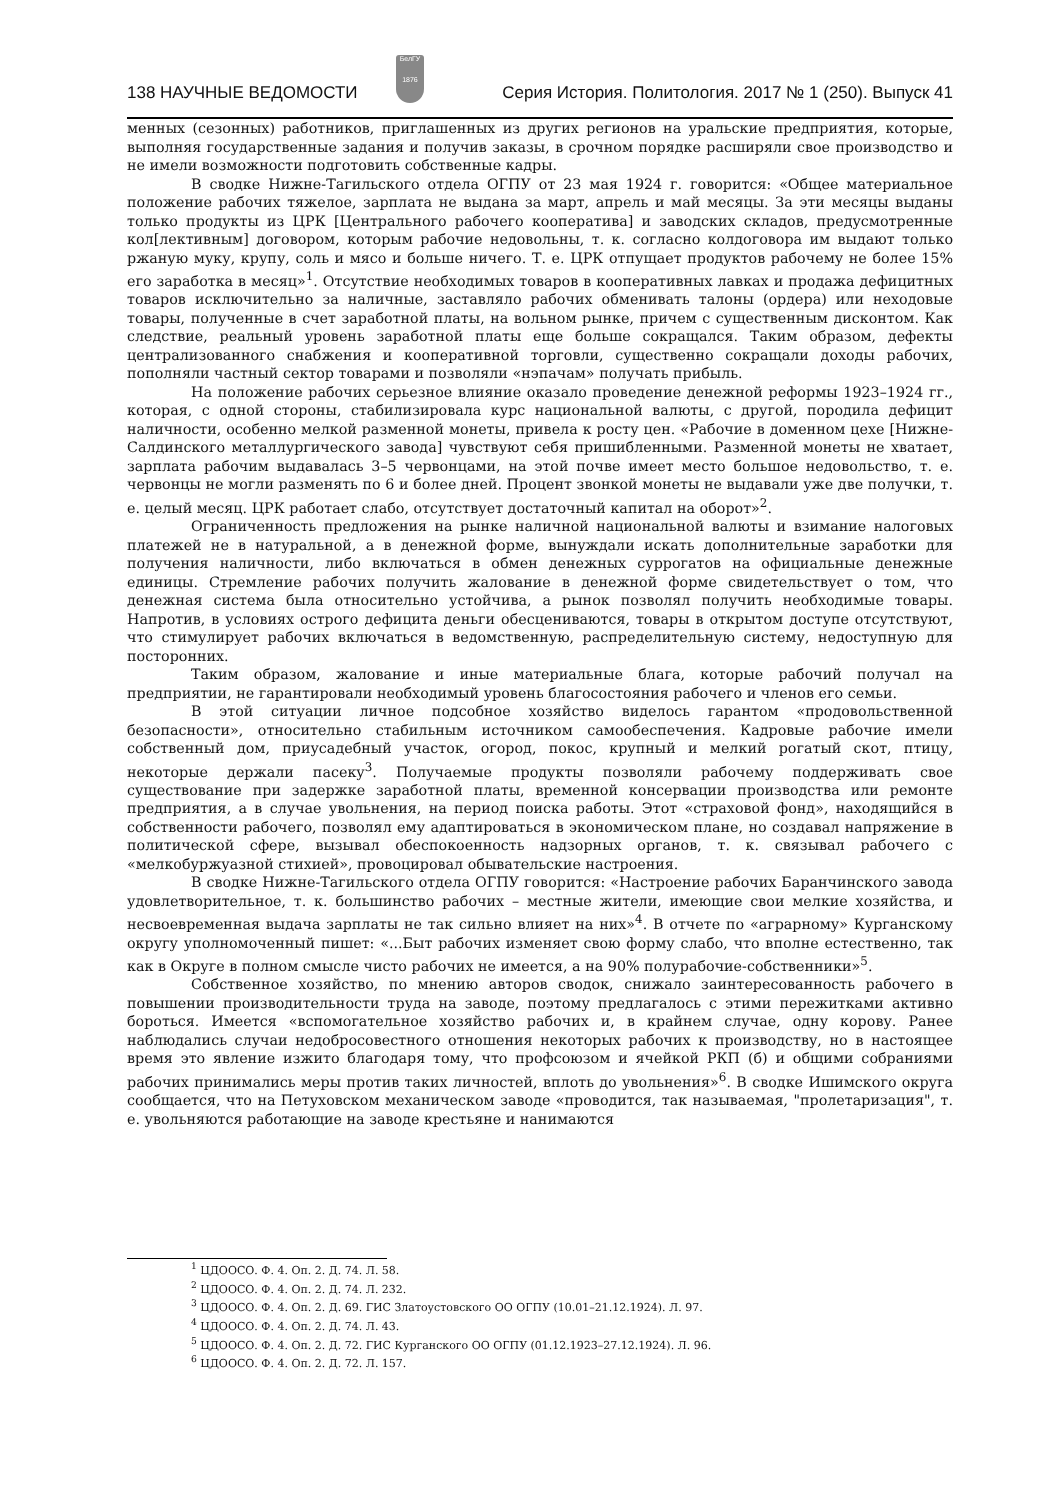138 НАУЧНЫЕ ВЕДОМОСТИ
БелГУ
1876
Серия История. Политология. 2017 № 1 (250). Выпуск 41
менных (сезонных) работников, приглашенных из других регионов на уральские предприятия, которые, выполняя государственные задания и получив заказы, в срочном порядке расширяли свое производство и не имели возможности подготовить собственные кадры.
В сводке Нижне-Тагильского отдела ОГПУ от 23 мая 1924 г. говорится: «Общее материальное положение рабочих тяжелое, зарплата не выдана за март, апрель и май месяцы. За эти месяцы выданы только продукты из ЦРК [Центрального рабочего кооператива] и заводских складов, предусмотренные кол[лективным] договором, которым рабочие недовольны, т. к. согласно колдоговора им выдают только ржаную муку, крупу, соль и мясо и больше ничего. Т. е. ЦРК отпущает продуктов рабочему не более 15% его заработка в месяц»<sup>1</sup>. Отсутствие необходимых товаров в кооперативных лавках и продажа дефицитных товаров исключительно за наличные, заставляло рабочих обменивать талоны (ордера) или неходовые товары, полученные в счет заработной платы, на вольном рынке, причем с существенным дисконтом. Как следствие, реальный уровень заработной платы еще больше сокращался. Таким образом, дефекты централизованного снабжения и кооперативной торговли, существенно сокращали доходы рабочих, пополняли частный сектор товарами и позволяли «нэпачам» получать прибыль.
На положение рабочих серьезное влияние оказало проведение денежной реформы 1923–1924 гг., которая, с одной стороны, стабилизировала курс национальной валюты, с другой, породила дефицит наличности, особенно мелкой разменной монеты, привела к росту цен. «Рабочие в доменном цехе [Нижне-Салдинского металлургического завода] чувствуют себя пришибленными. Разменной монеты не хватает, зарплата рабочим выдавалась 3–5 червонцами, на этой почве имеет место большое недовольство, т. е. червонцы не могли разменять по 6 и более дней. Процент звонкой монеты не выдавали уже две получки, т. е. целый месяц. ЦРК работает слабо, отсутствует достаточный капитал на оборот»<sup>2</sup>.
Ограниченность предложения на рынке наличной национальной валюты и взимание налоговых платежей не в натуральной, а в денежной форме, вынуждали искать дополнительные заработки для получения наличности, либо включаться в обмен денежных суррогатов на официальные денежные единицы. Стремление рабочих получить жалование в денежной форме свидетельствует о том, что денежная система была относительно устойчива, а рынок позволял получить необходимые товары. Напротив, в условиях острого дефицита деньги обесцениваются, товары в открытом доступе отсутствуют, что стимулирует рабочих включаться в ведомственную, распределительную систему, недоступную для посторонних.
Таким образом, жалование и иные материальные блага, которые рабочий получал на предприятии, не гарантировали необходимый уровень благосостояния рабочего и членов его семьи.
В этой ситуации личное подсобное хозяйство виделось гарантом «продовольственной безопасности», относительно стабильным источником самообеспечения. Кадровые рабочие имели собственный дом, приусадебный участок, огород, покос, крупный и мелкий рогатый скот, птицу, некоторые держали пасеку<sup>3</sup>. Получаемые продукты позволяли рабочему поддерживать свое существование при задержке заработной платы, временной консервации производства или ремонте предприятия, а в случае увольнения, на период поиска работы. Этот «страховой фонд», находящийся в собственности рабочего, позволял ему адаптироваться в экономическом плане, но создавал напряжение в политической сфере, вызывал обеспокоенность надзорных органов, т. к. связывал рабочего с «мелкобуржуазной стихией», провоцировал обывательские настроения.
В сводке Нижне-Тагильского отдела ОГПУ говорится: «Настроение рабочих Баранчинского завода удовлетворительное, т. к. большинство рабочих – местные жители, имеющие свои мелкие хозяйства, и несвоевременная выдача зарплаты не так сильно влияет на них»<sup>4</sup>. В отчете по «аграрному» Курганскому округу уполномоченный пишет: «...Быт рабочих изменяет свою форму слабо, что вполне естественно, так как в Округе в полном смысле чисто рабочих не имеется, а на 90% полурабочие-собственники»<sup>5</sup>.
Собственное хозяйство, по мнению авторов сводок, снижало заинтересованность рабочего в повышении производительности труда на заводе, поэтому предлагалось с этими пережитками активно бороться. Имеется «вспомогательное хозяйство рабочих и, в крайнем случае, одну корову. Ранее наблюдались случаи недобросовестного отношения некоторых рабочих к производству, но в настоящее время это явление изжито благодаря тому, что профсоюзом и ячейкой РКП (б) и общими собраниями рабочих принимались меры против таких личностей, вплоть до увольнения»<sup>6</sup>. В сводке Ишимского округа сообщается, что на Петуховском механическом заводе «проводится, так называемая, "пролетаризация", т. е. увольняются работающие на заводе крестьяне и нанимаются
<sup>1</sup> ЦДООСО. Ф. 4. Оп. 2. Д. 74. Л. 58.
<sup>2</sup> ЦДООСО. Ф. 4. Оп. 2. Д. 74. Л. 232.
<sup>3</sup> ЦДООСО. Ф. 4. Оп. 2. Д. 69. ГИС Златоустовского ОО ОГПУ (10.01–21.12.1924). Л. 97.
<sup>4</sup> ЦДООСО. Ф. 4. Оп. 2. Д. 74. Л. 43.
<sup>5</sup> ЦДООСО. Ф. 4. Оп. 2. Д. 72. ГИС Курганского ОО ОГПУ (01.12.1923–27.12.1924). Л. 96.
<sup>6</sup> ЦДООСО. Ф. 4. Оп. 2. Д. 72. Л. 157.